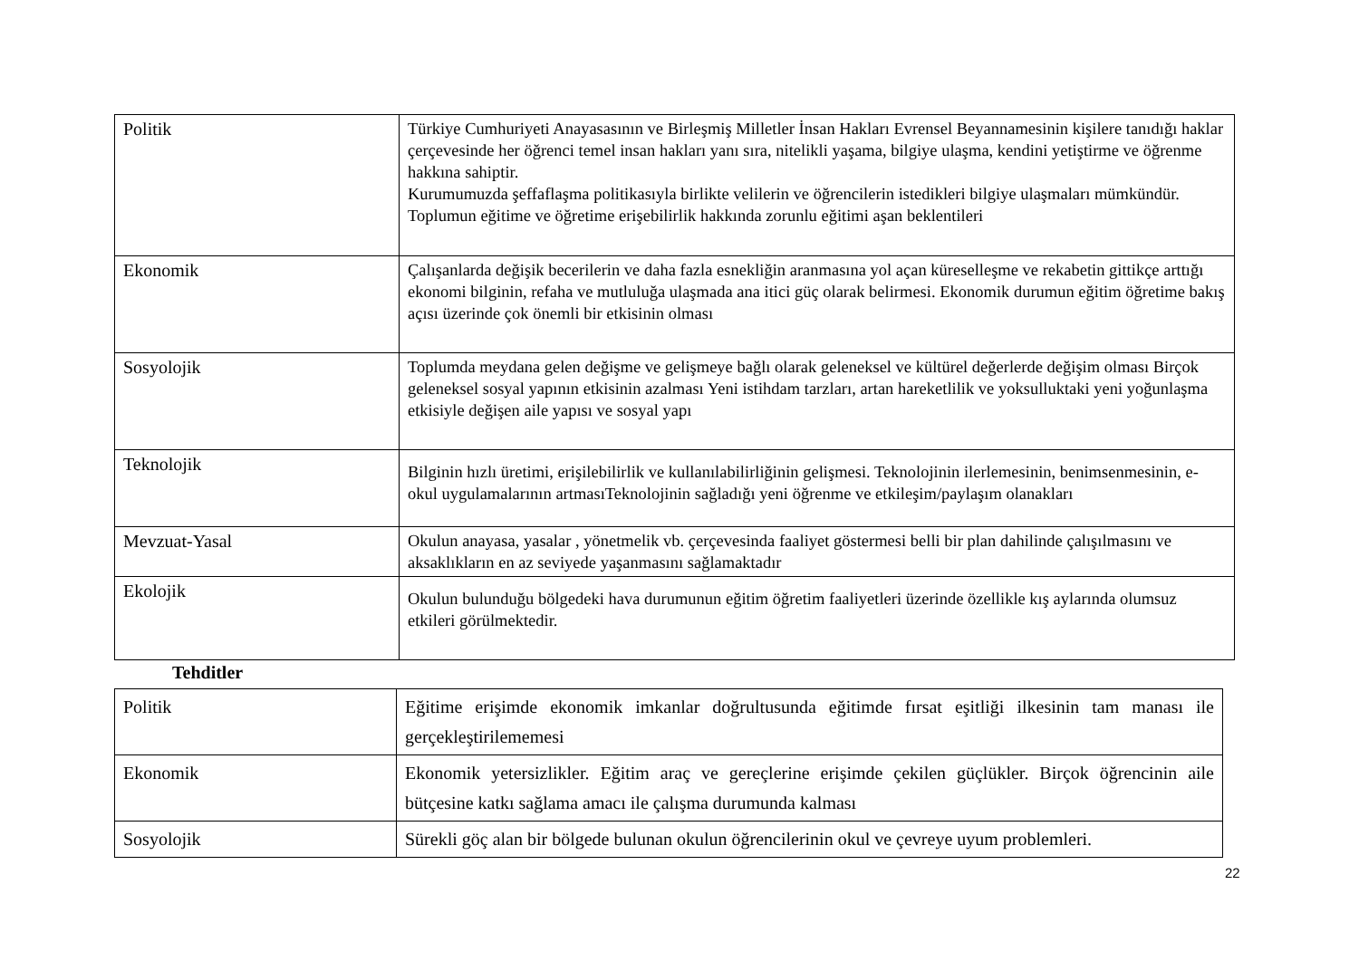| Politik | Türkiye Cumhuriyeti Anayasasının ve Birleşmiş Milletler İnsan Hakları Evrensel Beyannamesinin kişilere tanıdığı haklar çerçevesinde her öğrenci temel insan hakları yanı sıra, nitelikli yaşama, bilgiye ulaşma, kendini yetiştirme ve öğrenme hakkına sahiptir. Kurumumuzda şeffaflaşma politikasıyla birlikte velilerin ve öğrencilerin istedikleri bilgiye ulaşmaları mümkündür. Toplumun eğitime ve öğretime erişebilirlik hakkında zorunlu eğitimi aşan beklentileri |
| Ekonomik | Çalışanlarda değişik becerilerin ve daha fazla esnekliğin aranmasına yol açan küreselleşme ve rekabetin gittikçe arttığı ekonomi bilginin, refaha ve mutluluğa ulaşmada ana itici güç olarak belirmesi. Ekonomik durumun eğitim öğretime bakış açısı üzerinde çok önemli bir etkisinin olması |
| Sosyolojik | Toplumda meydana gelen değişme ve gelişmeye bağlı olarak geleneksel ve kültürel değerlerde değişim olması Birçok geleneksel sosyal yapının etkisinin azalması Yeni istihdam tarzları, artan hareketlilik ve yoksulluktaki yeni yoğunlaşma etkisiyle değişen aile yapısı ve sosyal yapı |
| Teknolojik | Bilginin hızlı üretimi, erişilebilirlik ve kullanılabilirliğinin gelişmesi. Teknolojinin ilerlemesinin, benimsenmesinin, e-okul uygulamalarının artmasıTeknolojinin sağladığı yeni öğrenme ve etkileşim/paylaşım olanakları |
| Mevzuat-Yasal | Okulun anayasa, yasalar , yönetmelik vb. çerçevesinda faaliyet göstermesi belli bir plan dahilinde çalışılmasını ve aksaklıkların en az seviyede yaşanmasını sağlamaktadır |
| Ekolojik | Okulun bulunduğu bölgedeki hava durumunun eğitim öğretim faaliyetleri üzerinde özellikle kış aylarında olumsuz etkileri görülmektedir. |
Tehditler
| Politik | Eğitime erişimde ekonomik imkanlar doğrultusunda eğitimde fırsat eşitliği ilkesinin tam manası ile gerçekleştirilememesi |
| Ekonomik | Ekonomik yetersizlikler. Eğitim araç ve gereçlerine erişimde çekilen güçlükler. Birçok öğrencinin aile bütçesine katkı sağlama amacı ile çalışma durumunda kalması |
| Sosyolojik | Sürekli göç alan bir bölgede bulunan okulun öğrencilerinin okul ve çevreye uyum problemleri. |
22